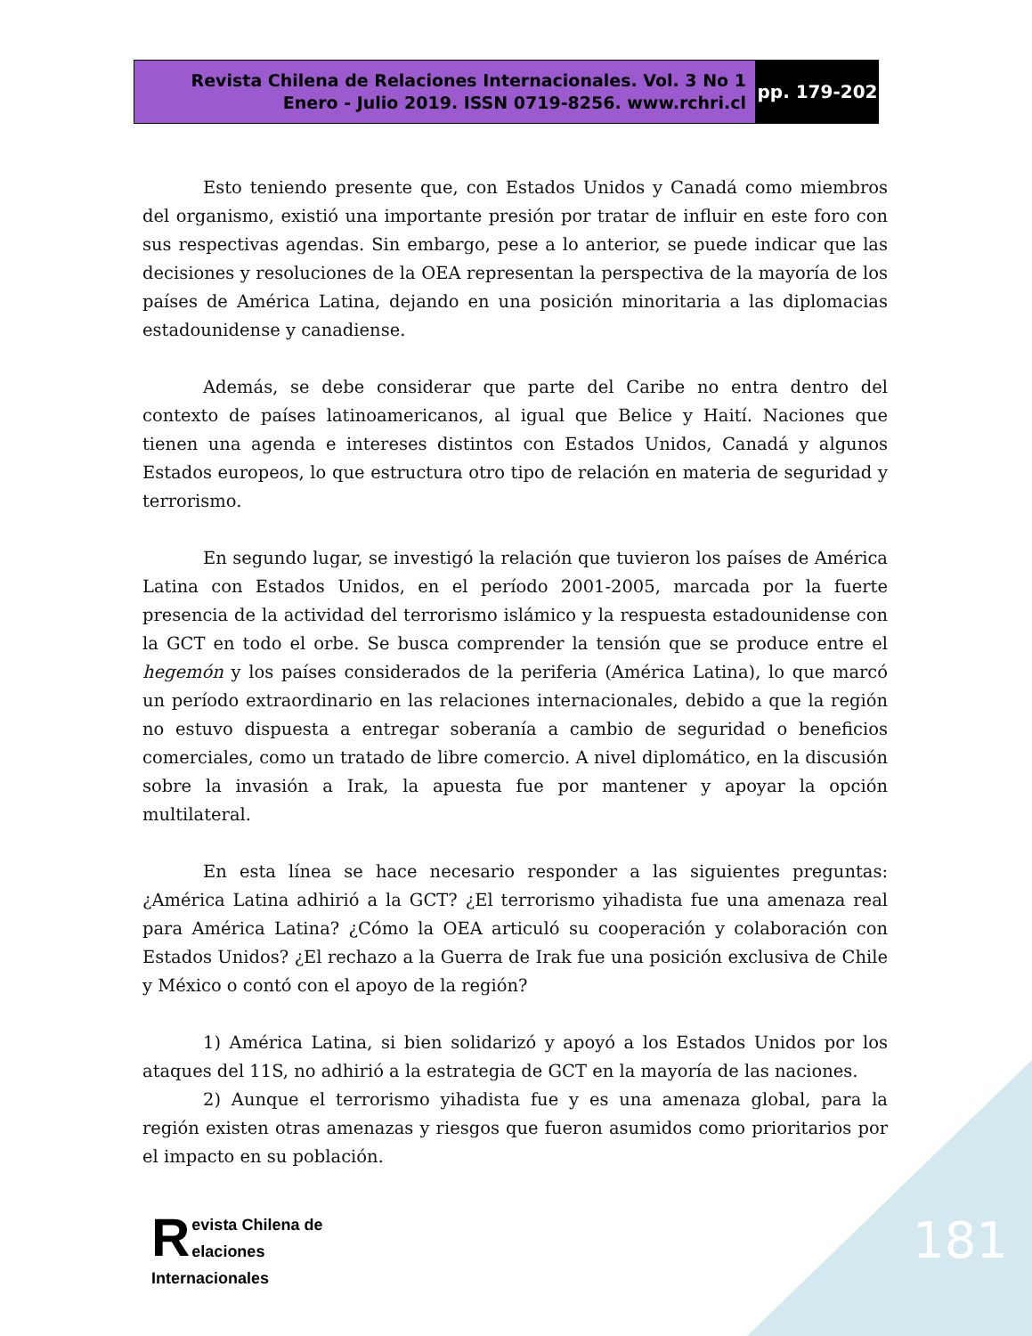Revista Chilena de Relaciones Internacionales. Vol. 3 No 1
Enero - Julio 2019. ISSN 0719-8256. www.rchri.cl
pp. 179-202
Esto teniendo presente que, con Estados Unidos y Canadá como miembros del organismo, existió una importante presión por tratar de influir en este foro con sus respectivas agendas. Sin embargo, pese a lo anterior, se puede indicar que las decisiones y resoluciones de la OEA representan la perspectiva de la mayoría de los países de América Latina, dejando en una posición minoritaria a las diplomacias estadounidense y canadiense.
Además, se debe considerar que parte del Caribe no entra dentro del contexto de países latinoamericanos, al igual que Belice y Haití. Naciones que tienen una agenda e intereses distintos con Estados Unidos, Canadá y algunos Estados europeos, lo que estructura otro tipo de relación en materia de seguridad y terrorismo.
En segundo lugar, se investigó la relación que tuvieron los países de América Latina con Estados Unidos, en el período 2001-2005, marcada por la fuerte presencia de la actividad del terrorismo islámico y la respuesta estadounidense con la GCT en todo el orbe. Se busca comprender la tensión que se produce entre el hegemón y los países considerados de la periferia (América Latina), lo que marcó un período extraordinario en las relaciones internacionales, debido a que la región no estuvo dispuesta a entregar soberanía a cambio de seguridad o beneficios comerciales, como un tratado de libre comercio. A nivel diplomático, en la discusión sobre la invasión a Irak, la apuesta fue por mantener y apoyar la opción multilateral.
En esta línea se hace necesario responder a las siguientes preguntas: ¿América Latina adhirió a la GCT? ¿El terrorismo yihadista fue una amenaza real para América Latina? ¿Cómo la OEA articuló su cooperación y colaboración con Estados Unidos? ¿El rechazo a la Guerra de Irak fue una posición exclusiva de Chile y México o contó con el apoyo de la región?
1) América Latina, si bien solidarizó y apoyó a los Estados Unidos por los ataques del 11S, no adhirió a la estrategia de GCT en la mayoría de las naciones.
2) Aunque el terrorismo yihadista fue y es una amenaza global, para la región existen otras amenazas y riesgos que fueron asumidos como prioritarios por el impacto en su población.
Revista Chilena de
elaciones Internacionales
181